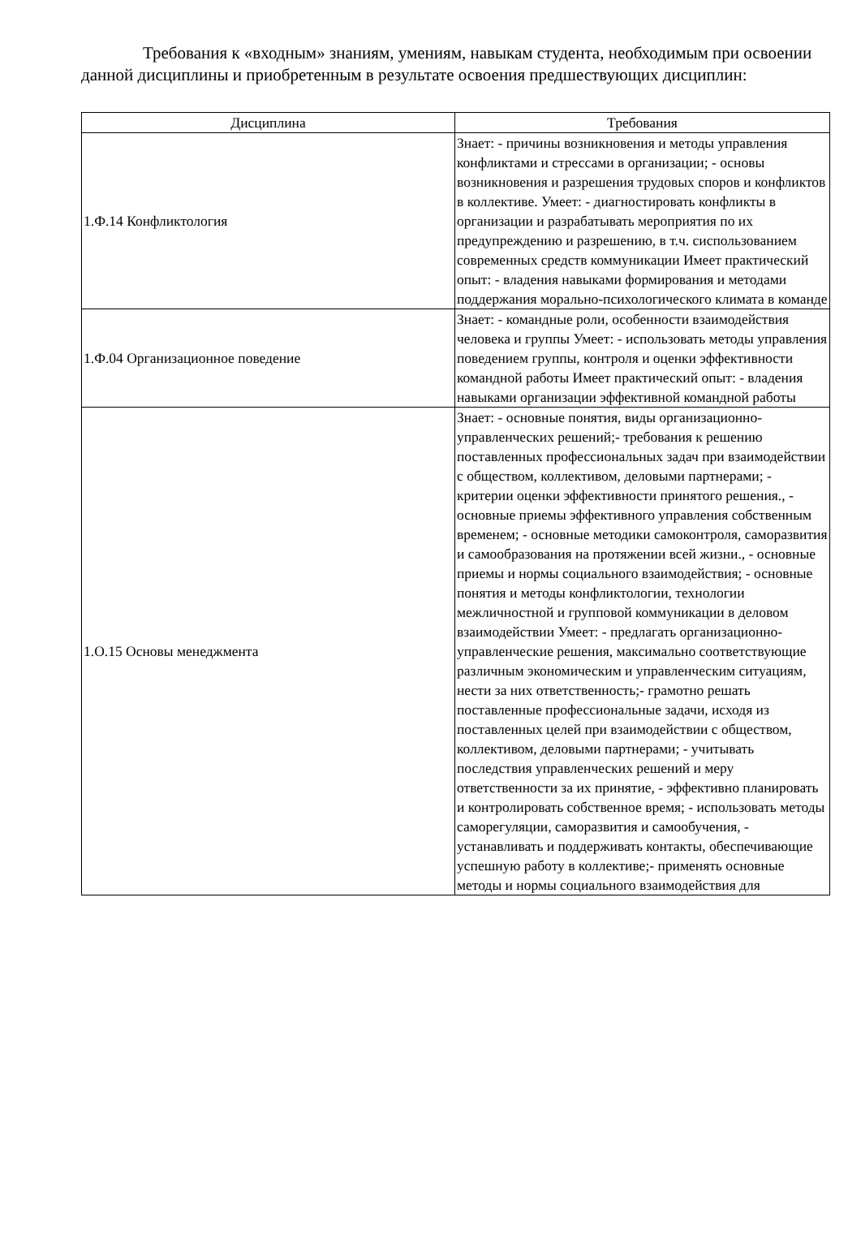Требования к «входным» знаниям, умениям, навыкам студента, необходимым при освоении данной дисциплины и приобретенным в результате освоения предшествующих дисциплин:
| Дисциплина | Требования |
| --- | --- |
| 1.Ф.14 Конфликтология | Знает: - причины возникновения и методы управления конфликтами и стрессами в организации; - основы возникновения и разрешения трудовых споров и конфликтов в коллективе. Умеет: - диагностировать конфликты в организации и разрабатывать мероприятия по их предупреждению и разрешению, в т.ч. сиспользованием современных средств коммуникации Имеет практический опыт: - владения навыками формирования и методами поддержания морально-психологического климата в команде |
| 1.Ф.04 Организационное поведение | Знает: - командные роли, особенности взаимодействия человека и группы Умеет: - использовать методы управления поведением группы, контроля и оценки эффективности командной работы Имеет практический опыт: - владения навыками организации эффективной командной работы |
| 1.О.15 Основы менеджмента | Знает: - основные понятия, виды организационно-управленческих решений;- требования к решению поставленных профессиональных задач при взаимодействии с обществом, коллективом, деловыми партнерами; - критерии оценки эффективности принятого решения., - основные приемы эффективного управления собственным временем; - основные методики самоконтроля, саморазвития и самообразования на протяжении всей жизни., - основные приемы и нормы социального взаимодействия; - основные понятия и методы конфликтологии, технологии межличностной и групповой коммуникации в деловом взаимодействии Умеет: - предлагать организационно-управленческие решения, максимально соответствующие различным экономическим и управленческим ситуациям, нести за них ответственность;- грамотно решать поставленные профессиональные задачи, исходя из поставленных целей при взаимодействии с обществом, коллективом, деловыми партнерами; - учитывать последствия управленческих решений и меру ответственности за их принятие, - эффективно планировать и контролировать собственное время; - использовать методы саморегуляции, саморазвития и самообучения, - устанавливать и поддерживать контакты, обеспечивающие успешную работу в коллективе;- применять основные методы и нормы социального взаимодействия для |